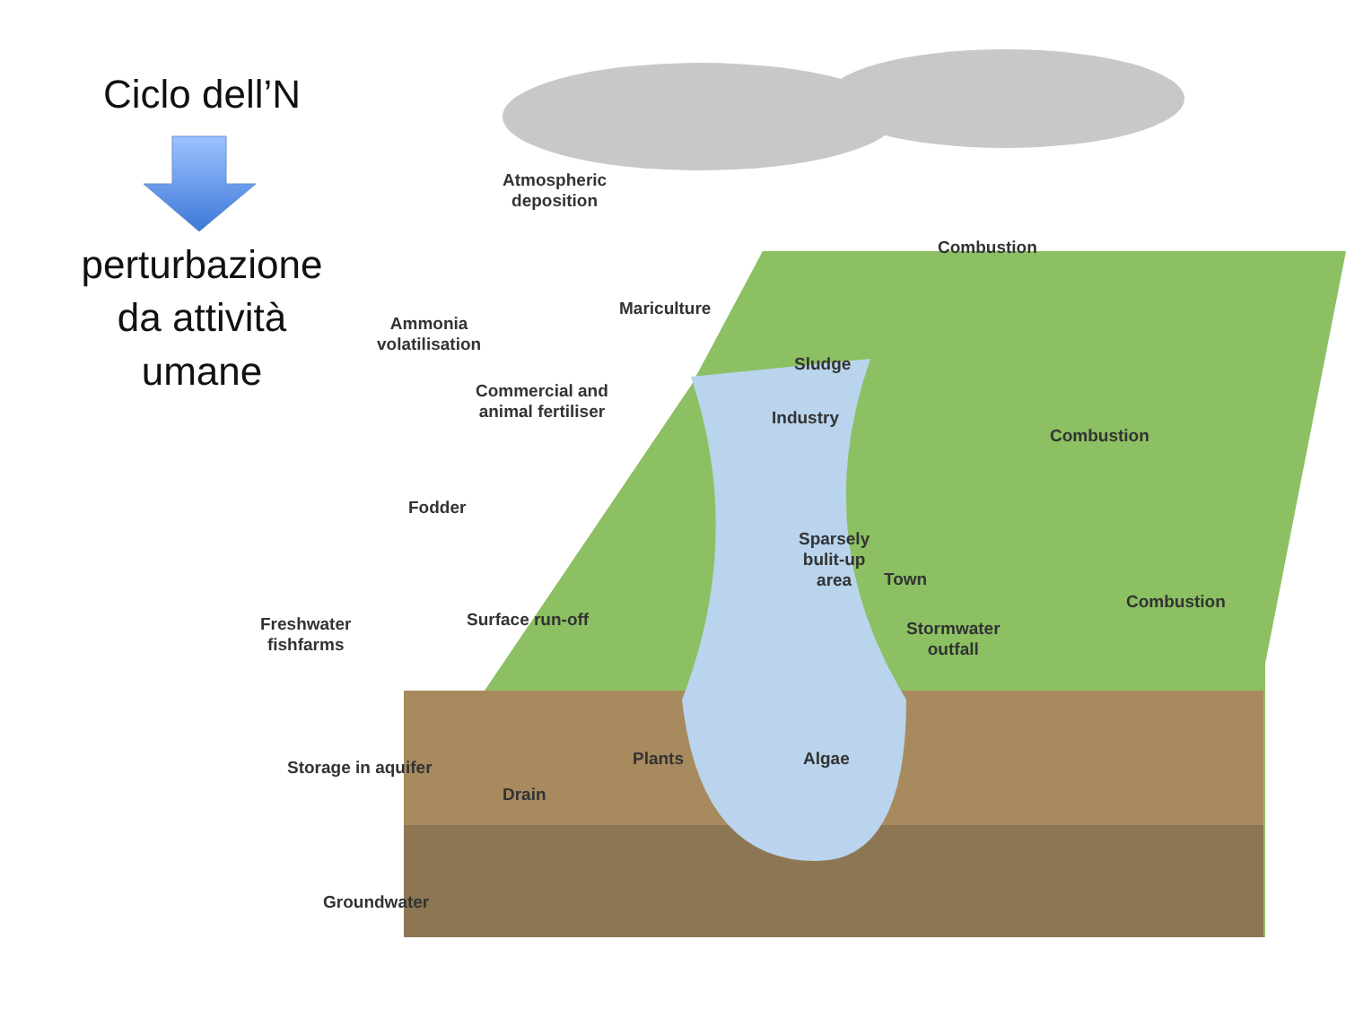Ciclo dell’N
perturbazione
da attività
umane
Atmospheric
deposition
Ammonia
volatilisation
Mariculture
Combustion
Sludge
Commercial and
animal fertiliser
Industry
Combustion
Fodder
Sparsely
bulit-up
area
Town
Combustion
Surface run-off
Freshwater
fishfarms
Stormwater
outfall
Storage in aquifer Plants Algae
Drain
Groundwater